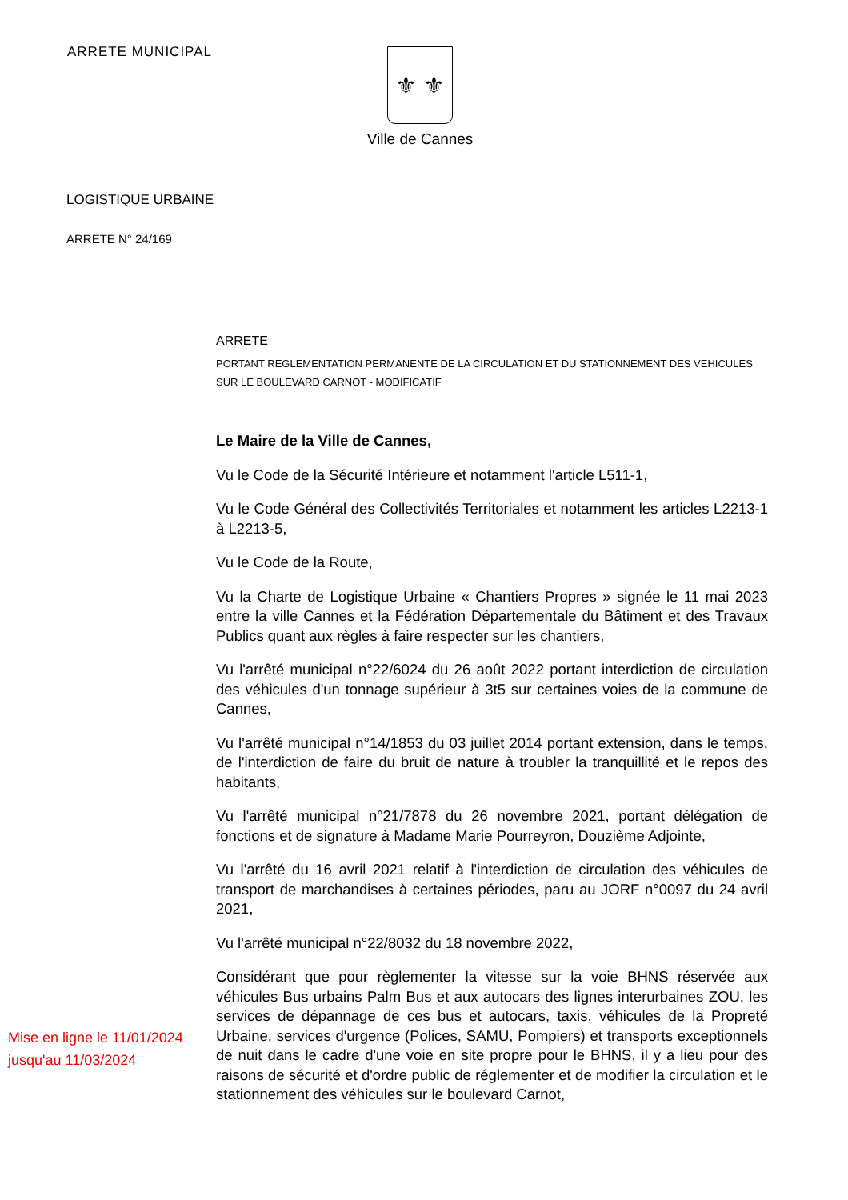ARRETE MUNICIPAL
⚜ ⚜
Ville de Cannes
LOGISTIQUE URBAINE
ARRETE N° 24/169
ARRETE
PORTANT REGLEMENTATION PERMANENTE DE LA CIRCULATION ET DU STATIONNEMENT DES VEHICULES
SUR LE BOULEVARD CARNOT - MODIFICATIF
Le Maire de la Ville de Cannes,
Vu le Code de la Sécurité Intérieure et notamment l'article L511-1,
Vu le Code Général des Collectivités Territoriales et notamment les articles L2213-1 à L2213-5,
Vu le Code de la Route,
Vu la Charte de Logistique Urbaine « Chantiers Propres » signée le 11 mai 2023 entre la ville Cannes et la Fédération Départementale du Bâtiment et des Travaux Publics quant aux règles à faire respecter sur les chantiers,
Vu l'arrêté municipal n°22/6024 du 26 août 2022 portant interdiction de circulation des véhicules d'un tonnage supérieur à 3t5 sur certaines voies de la commune de Cannes,
Vu l'arrêté municipal n°14/1853 du 03 juillet 2014 portant extension, dans le temps, de l'interdiction de faire du bruit de nature à troubler la tranquillité et le repos des habitants,
Vu l'arrêté municipal n°21/7878 du 26 novembre 2021, portant délégation de fonctions et de signature à Madame Marie Pourreyron, Douzième Adjointe,
Vu l'arrêté du 16 avril 2021 relatif à l'interdiction de circulation des véhicules de transport de marchandises à certaines périodes, paru au JORF n°0097 du 24 avril 2021,
Vu l'arrêté municipal n°22/8032 du 18 novembre 2022,
Mise en ligne le 11/01/2024
jusqu'au 11/03/2024
Considérant que pour règlementer la vitesse sur la voie BHNS réservée aux véhicules Bus urbains Palm Bus et aux autocars des lignes interurbaines ZOU, les services de dépannage de ces bus et autocars, taxis, véhicules de la Propreté Urbaine, services d'urgence (Polices, SAMU, Pompiers) et transports exceptionnels de nuit dans le cadre d'une voie en site propre pour le BHNS, il y a lieu pour des raisons de sécurité et d'ordre public de réglementer et de modifier la circulation et le stationnement des véhicules sur le boulevard Carnot,